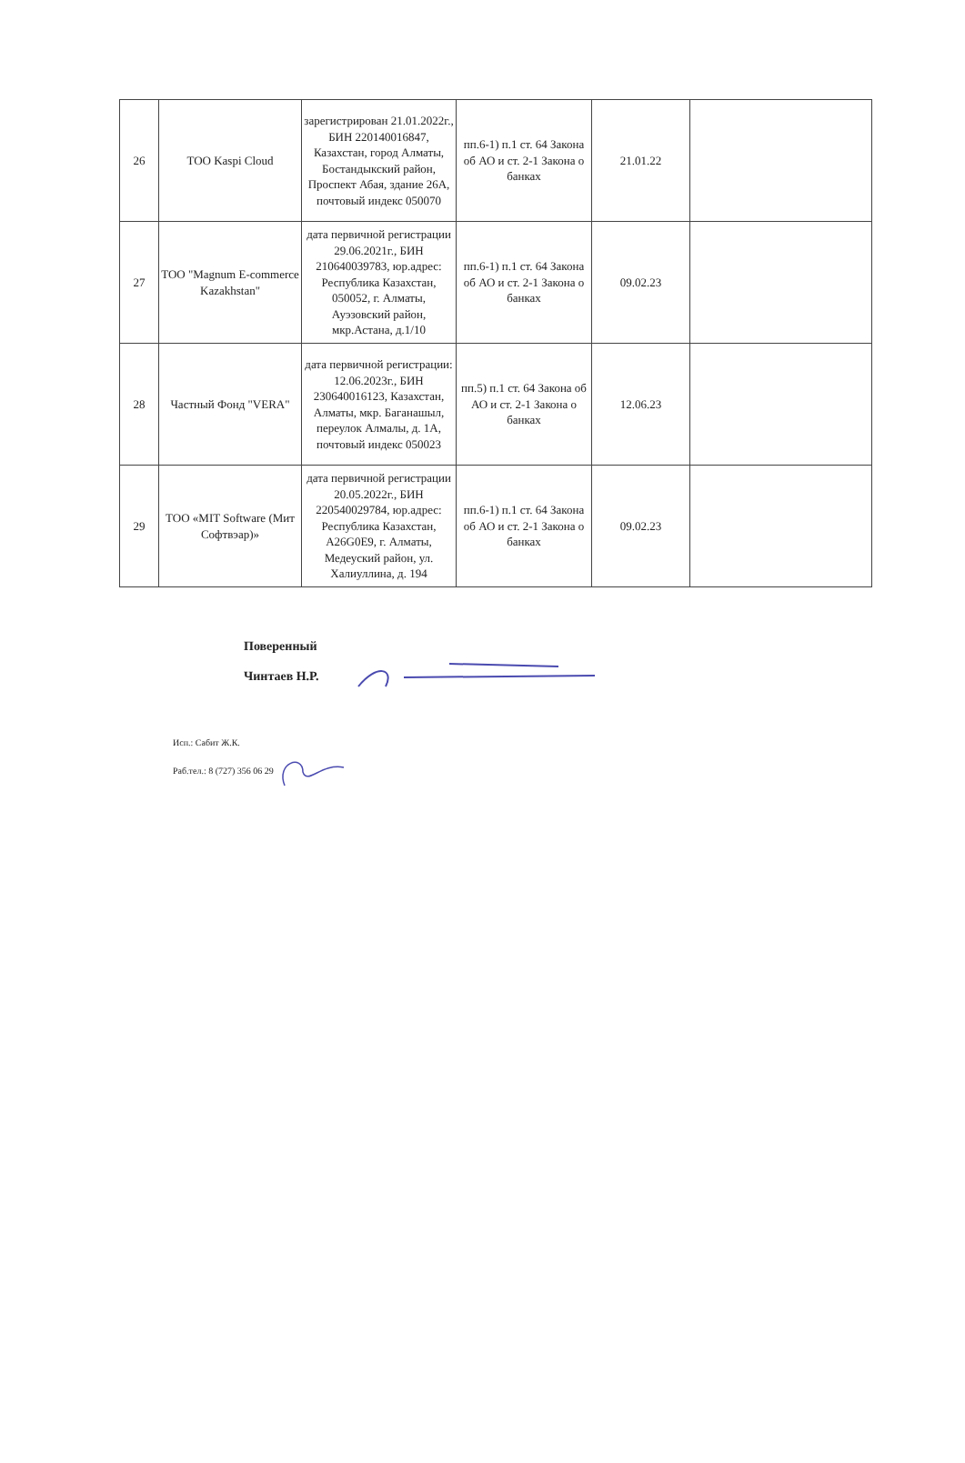| 26 | ТОО Kaspi Cloud | зарегистрирован 21.01.2022г., БИН 220140016847, Казахстан, город Алматы, Бостандыкский район, Проспект Абая, здание 26А, почтовый индекс 050070 | пп.6-1) п.1 ст. 64 Закона об АО и ст. 2-1 Закона о банках | 21.01.22 | |
| 27 | ТОО "Magnum E-commerce Kazakhstan" | дата первичной регистрации 29.06.2021г., БИН 210640039783, юр.адрес: Республика Казахстан, 050052, г. Алматы, Ауэзовский район, мкр.Астана, д.1/10 | пп.6-1) п.1 ст. 64 Закона об АО и ст. 2-1 Закона о банках | 09.02.23 | |
| 28 | Частный Фонд "VERA" | дата первичной регистрации: 12.06.2023г., БИН 230640016123, Казахстан, Алматы, мкр. Баганашыл, переулок Алмалы, д. 1А, почтовый индекс 050023 | пп.5) п.1 ст. 64 Закона об АО и ст. 2-1 Закона о банках | 12.06.23 | |
| 29 | ТОО «MIT Software (Мит Софтвэар)» | дата первичной регистрации 20.05.2022г., БИН 220540029784, юр.адрес: Республика Казахстан, A26G0E9, г. Алматы, Медеуский район, ул. Халиуллина, д. 194 | пп.6-1) п.1 ст. 64 Закона об АО и ст. 2-1 Закона о банках | 09.02.23 | |
Поверенный
Чинтаев Н.Р.
Исп.: Сабит Ж.К.
Раб.тел.: 8 (727) 356 06 29